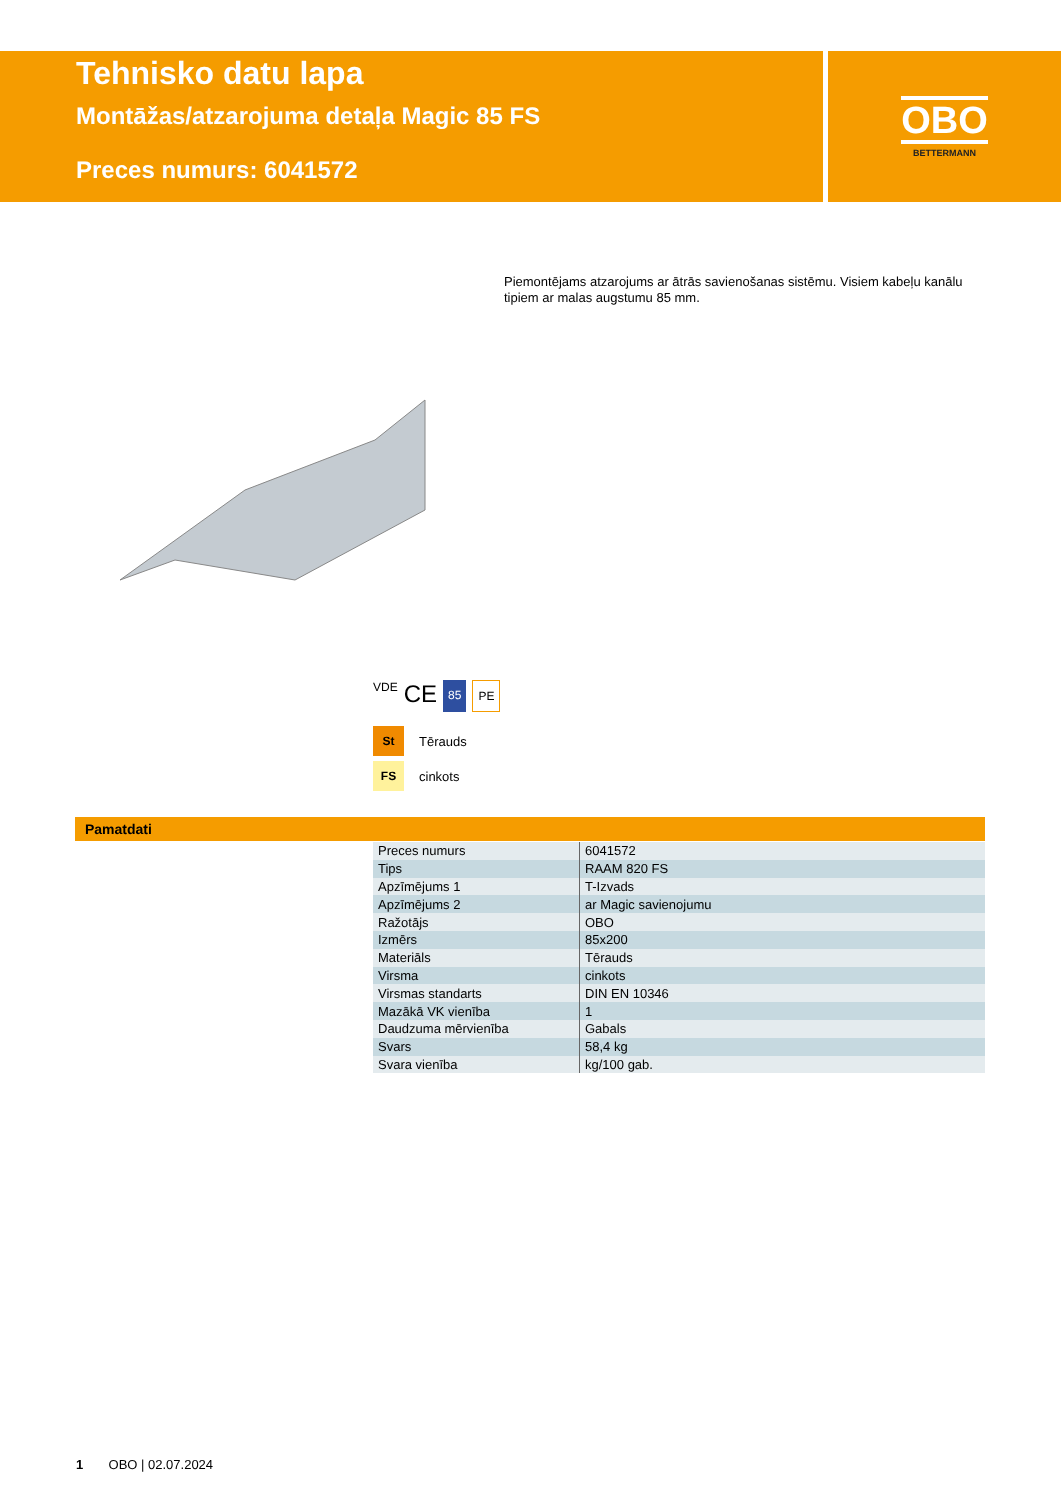Tehnisko datu lapa
Montāžas/atzarojuma detaļa Magic 85 FS
Preces numurs: 6041572
OBO
BETTERMANN
Piemontējams atzarojums ar ātrās savienošanas sistēmu. Visiem kabeļu kanālu tipiem ar malas augstumu 85 mm.
VDE CE 85 PE
St Tērauds
FS cinkots
Pamatdati
| Preces numurs | 6041572 |
| Tips | RAAM 820 FS |
| Apzīmējums 1 | T-Izvads |
| Apzīmējums 2 | ar Magic savienojumu |
| Ražotājs | OBO |
| Izmērs | 85x200 |
| Materiāls | Tērauds |
| Virsma | cinkots |
| Virsmas standarts | DIN EN 10346 |
| Mazākā VK vienība | 1 |
| Daudzuma mērvienība | Gabals |
| Svars | 58,4 kg |
| Svara vienība | kg/100 gab. |
1 OBO | 02.07.2024